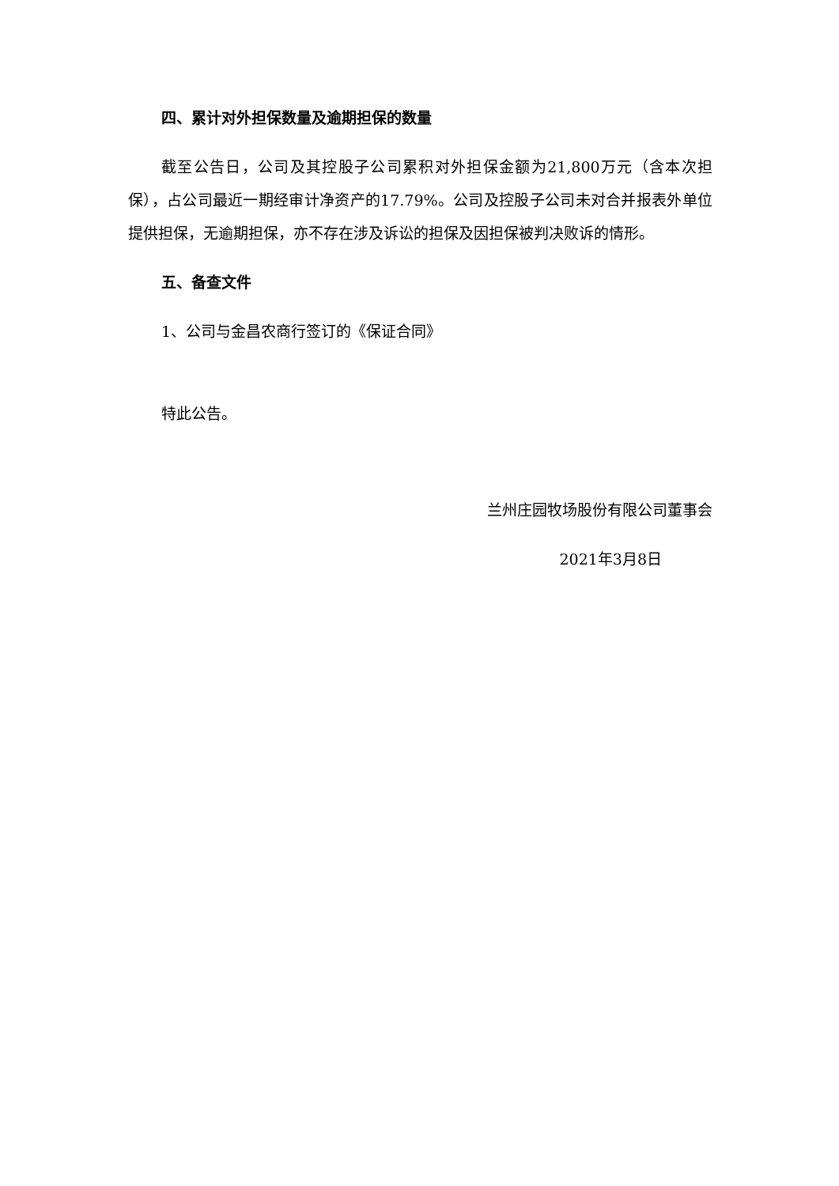四、累计对外担保数量及逾期担保的数量
截至公告日，公司及其控股子公司累积对外担保金额为21,800万元（含本次担保），占公司最近一期经审计净资产的17.79%。公司及控股子公司未对合并报表外单位提供担保，无逾期担保，亦不存在涉及诉讼的担保及因担保被判决败诉的情形。
五、备查文件
1、公司与金昌农商行签订的《保证合同》
特此公告。
兰州庄园牧场股份有限公司董事会
2021年3月8日